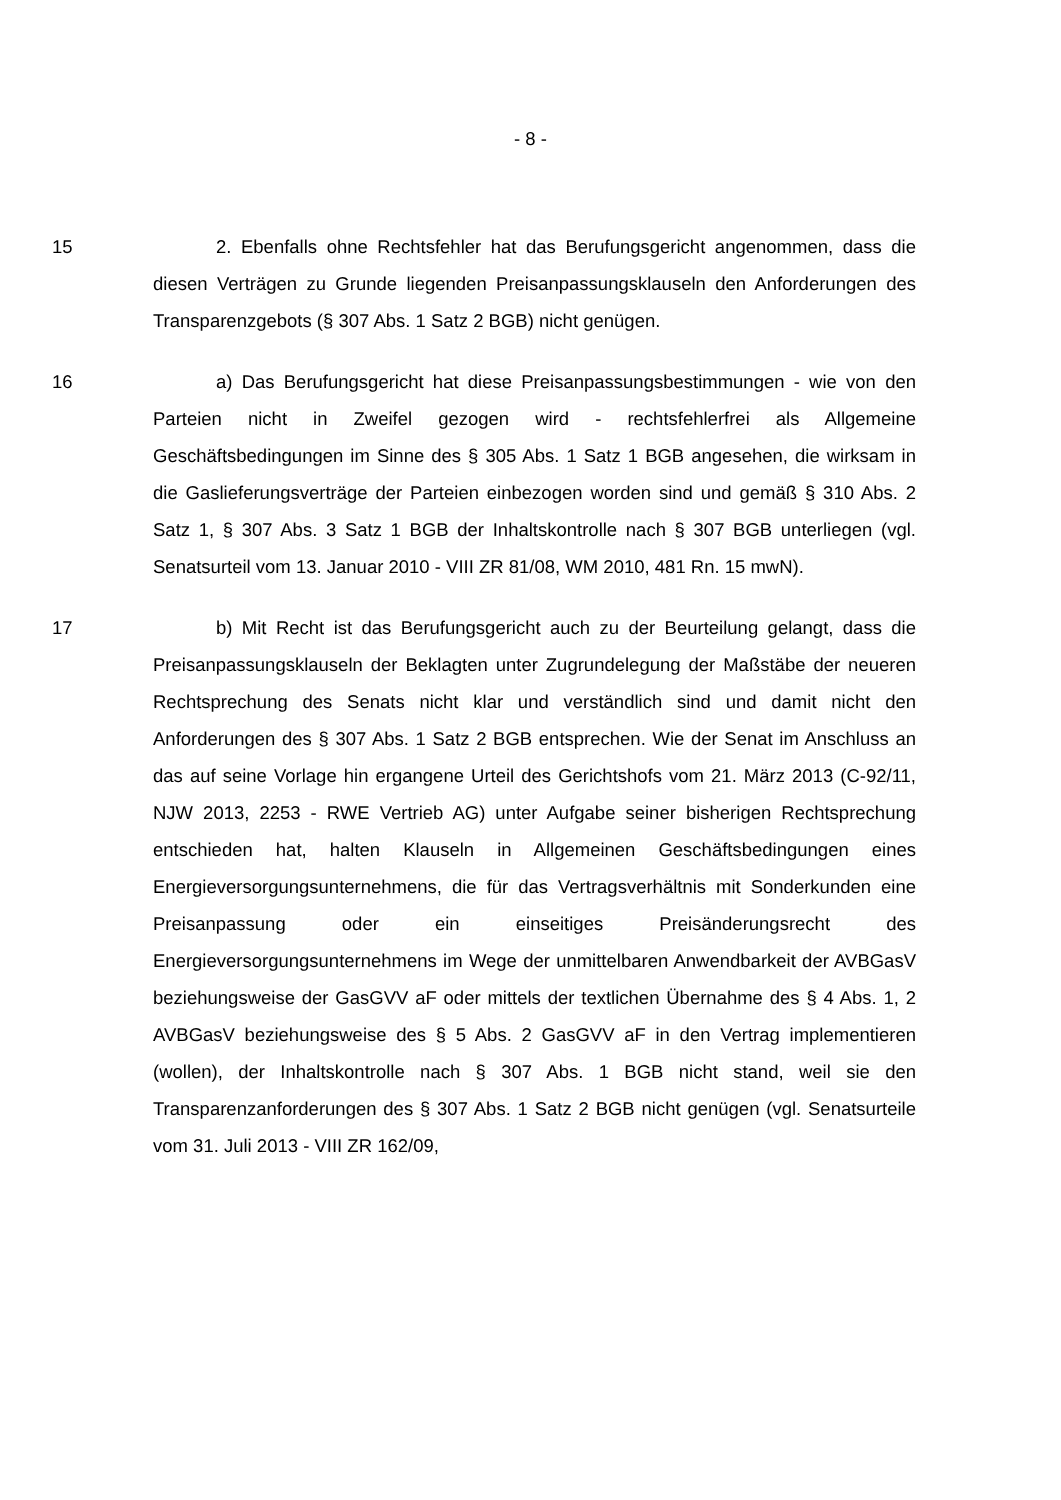- 8 -
15 2. Ebenfalls ohne Rechtsfehler hat das Berufungsgericht angenommen, dass die diesen Verträgen zu Grunde liegenden Preisanpassungsklauseln den Anforderungen des Transparenzgebots (§ 307 Abs. 1 Satz 2 BGB) nicht genügen.
16 a) Das Berufungsgericht hat diese Preisanpassungsbestimmungen - wie von den Parteien nicht in Zweifel gezogen wird - rechtsfehlerfrei als Allgemeine Geschäftsbedingungen im Sinne des § 305 Abs. 1 Satz 1 BGB angesehen, die wirksam in die Gaslieferungsverträge der Parteien einbezogen worden sind und gemäß § 310 Abs. 2 Satz 1, § 307 Abs. 3 Satz 1 BGB der Inhaltskontrolle nach § 307 BGB unterliegen (vgl. Senatsurteil vom 13. Januar 2010 - VIII ZR 81/08, WM 2010, 481 Rn. 15 mwN).
17 b) Mit Recht ist das Berufungsgericht auch zu der Beurteilung gelangt, dass die Preisanpassungsklauseln der Beklagten unter Zugrundelegung der Maßstäbe der neueren Rechtsprechung des Senats nicht klar und verständlich sind und damit nicht den Anforderungen des § 307 Abs. 1 Satz 2 BGB entsprechen. Wie der Senat im Anschluss an das auf seine Vorlage hin ergangene Urteil des Gerichtshofs vom 21. März 2013 (C-92/11, NJW 2013, 2253 - RWE Vertrieb AG) unter Aufgabe seiner bisherigen Rechtsprechung entschieden hat, halten Klauseln in Allgemeinen Geschäftsbedingungen eines Energieversorgungsunternehmens, die für das Vertragsverhältnis mit Sonderkunden eine Preisanpassung oder ein einseitiges Preisänderungsrecht des Energieversorgungsunternehmens im Wege der unmittelbaren Anwendbarkeit der AVBGasV beziehungsweise der GasGVV aF oder mittels der textlichen Übernahme des § 4 Abs. 1, 2 AVBGasV beziehungsweise des § 5 Abs. 2 GasGVV aF in den Vertrag implementieren (wollen), der Inhaltskontrolle nach § 307 Abs. 1 BGB nicht stand, weil sie den Transparenzanforderungen des § 307 Abs. 1 Satz 2 BGB nicht genügen (vgl. Senatsurteile vom 31. Juli 2013 - VIII ZR 162/09,